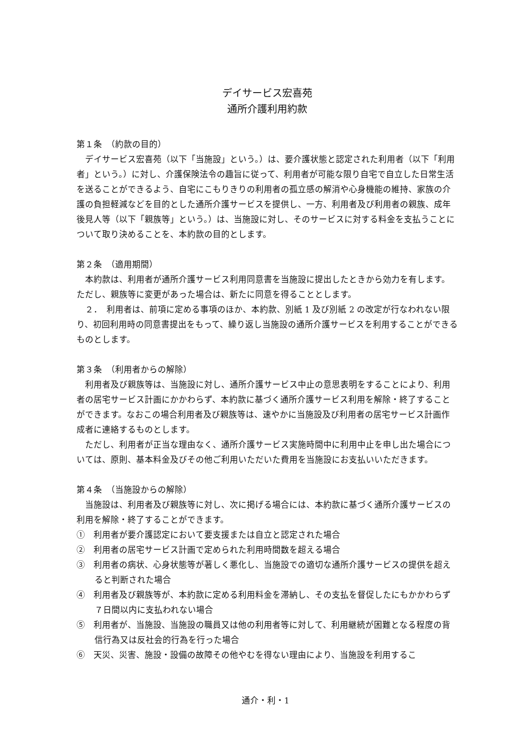デイサービス宏喜苑
通所介護利用約款
第１条　（約款の目的）
デイサービス宏喜苑（以下「当施設」という。）は、要介護状態と認定された利用者（以下「利用者」という。）に対し、介護保険法令の趣旨に従って、利用者が可能な限り自宅で自立した日常生活を送ることができるよう、自宅にこもりきりの利用者の孤立感の解消や心身機能の維持、家族の介護の負担軽減などを目的とした通所介護サービスを提供し、一方、利用者及び利用者の親族、成年後見人等（以下「親族等」という。）は、当施設に対し、そのサービスに対する料金を支払うことについて取り決めることを、本約款の目的とします。
第２条　（適用期間）
本約款は、利用者が通所介護サービス利用同意書を当施設に提出したときから効力を有します。ただし、親族等に変更があった場合は、新たに同意を得ることとします。
２．　利用者は、前項に定める事項のほか、本約款、別紙 1 及び別紙 2 の改定が行なわれない限り、初回利用時の同意書提出をもって、繰り返し当施設の通所介護サービスを利用することができるものとします。
第３条　（利用者からの解除）
利用者及び親族等は、当施設に対し、通所介護サービス中止の意思表明をすることにより、利用者の居宅サービス計画にかかわらず、本約款に基づく通所介護サービス利用を解除・終了することができます。なおこの場合利用者及び親族等は、速やかに当施設及び利用者の居宅サービス計画作成者に連絡するものとします。
ただし、利用者が正当な理由なく、通所介護サービス実施時間中に利用中止を申し出た場合については、原則、基本料金及びその他ご利用いただいた費用を当施設にお支払いいただきます。
第４条　（当施設からの解除）
当施設は、利用者及び親族等に対し、次に掲げる場合には、本約款に基づく通所介護サービスの利用を解除・終了することができます。
①　利用者が要介護認定において要支援または自立と認定された場合
②　利用者の居宅サービス計画で定められた利用時間数を超える場合
③　利用者の病状、心身状態等が著しく悪化し、当施設での適切な通所介護サービスの提供を超えると判断された場合
④　利用者及び親族等が、本約款に定める利用料金を滞納し、その支払を督促したにもかかわらず７日間以内に支払われない場合
⑤　利用者が、当施設、当施設の職員又は他の利用者等に対して、利用継続が困難となる程度の背信行為又は反社会的行為を行った場合
⑥　天災、災害、施設・設備の故障その他やむを得ない理由により、当施設を利用するこ
通介・利・1